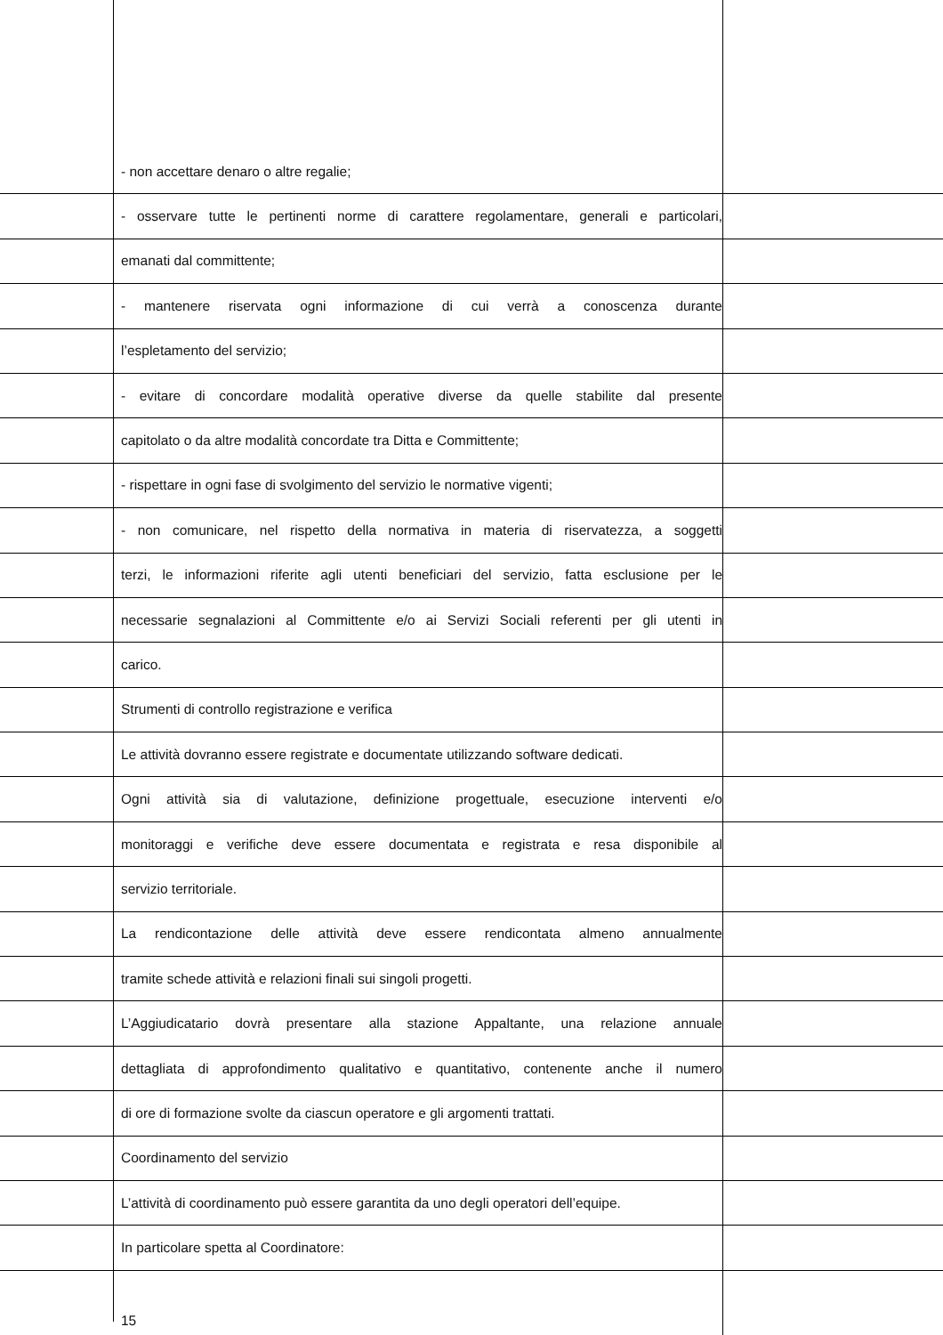- non accettare denaro o altre regalie;
- osservare tutte le pertinenti norme di carattere regolamentare, generali e particolari,
emanati dal committente;
- mantenere riservata ogni informazione di cui verrà a conoscenza durante
l’espletamento del servizio;
- evitare di concordare modalità operative diverse da quelle stabilite dal presente
capitolato o da altre modalità concordate tra Ditta e Committente;
- rispettare in ogni fase di svolgimento del servizio le normative vigenti;
- non comunicare, nel rispetto della normativa in materia di riservatezza, a soggetti
terzi, le informazioni riferite agli utenti beneficiari del servizio, fatta esclusione per le
necessarie segnalazioni al Committente e/o ai Servizi Sociali referenti per gli utenti in
carico.
Strumenti di controllo registrazione e verifica
Le attività dovranno essere registrate e documentate utilizzando software dedicati.
Ogni attività sia di valutazione, definizione progettuale, esecuzione interventi e/o
monitoraggi e verifiche deve essere documentata e registrata e resa disponibile al
servizio territoriale.
La rendicontazione delle attività deve essere rendicontata almeno annualmente
tramite schede attività e relazioni finali sui singoli progetti.
L’Aggiudicatario dovrà presentare alla stazione Appaltante, una relazione annuale
dettagliata di approfondimento qualitativo e quantitativo, contenente anche il numero
di ore di formazione svolte da ciascun operatore e gli argomenti trattati.
Coordinamento del servizio
L’attività di coordinamento può essere garantita da uno degli operatori dell’equipe.
In particolare spetta al Coordinatore:
15